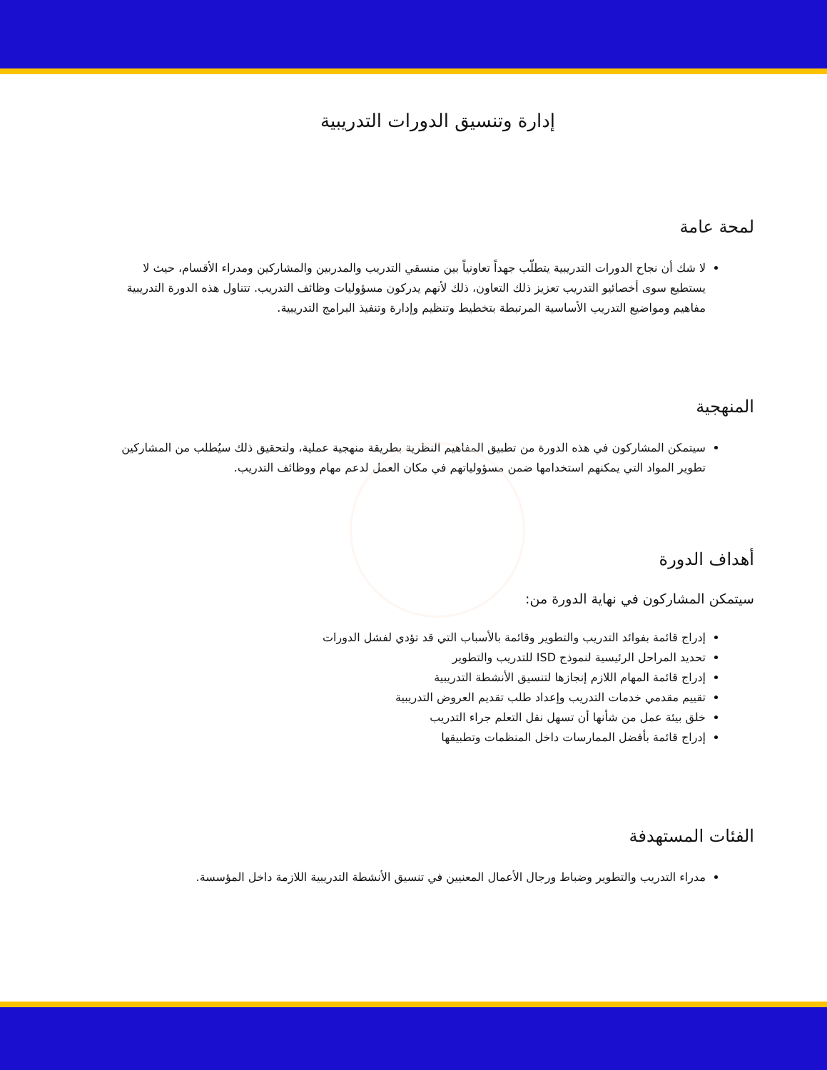إدارة وتنسيق الدورات التدريبية
لمحة عامة
لا شك أن نجاح الدورات التدريبية يتطلّب جهداً تعاونياً بين منسقي التدريب والمدربين والمشاركين ومدراء الأقسام، حيث لا يستطيع سوى أخصائيو التدريب تعزيز ذلك التعاون، ذلك لأنهم يدركون مسؤوليات وظائف التدريب. تتناول هذه الدورة التدريبية مفاهيم ومواضيع التدريب الأساسية المرتبطة بتخطيط وتنظيم وإدارة وتنفيذ البرامج التدريبية.
المنهجية
سيتمكن المشاركون في هذه الدورة من تطبيق المفاهيم النظرية بطريقة منهجية عملية، ولتحقيق ذلك سيُطلب من المشاركين تطوير المواد التي يمكنهم استخدامها ضمن مسؤولياتهم في مكان العمل لدعم مهام ووظائف التدريب.
أهداف الدورة
سيتمكن المشاركون في نهاية الدورة من:
إدراج قائمة بفوائد التدريب والتطوير وقائمة بالأسباب التي قد تؤدي لفشل الدورات
تحديد المراحل الرئيسية لنموذج ISD للتدريب والتطوير
إدراج قائمة المهام اللازم إنجازها لتنسيق الأنشطة التدريبية
تقييم مقدمي خدمات التدريب وإعداد طلب تقديم العروض التدريبية
خلق بيئة عمل من شأنها أن تسهل نقل التعلم جراء التدريب
إدراج قائمة بأفضل الممارسات داخل المنظمات وتطبيقها
الفئات المستهدفة
مدراء التدريب والتطوير وضباط ورجال الأعمال المعنيين في تنسيق الأنشطة التدريبية اللازمة داخل المؤسسة.